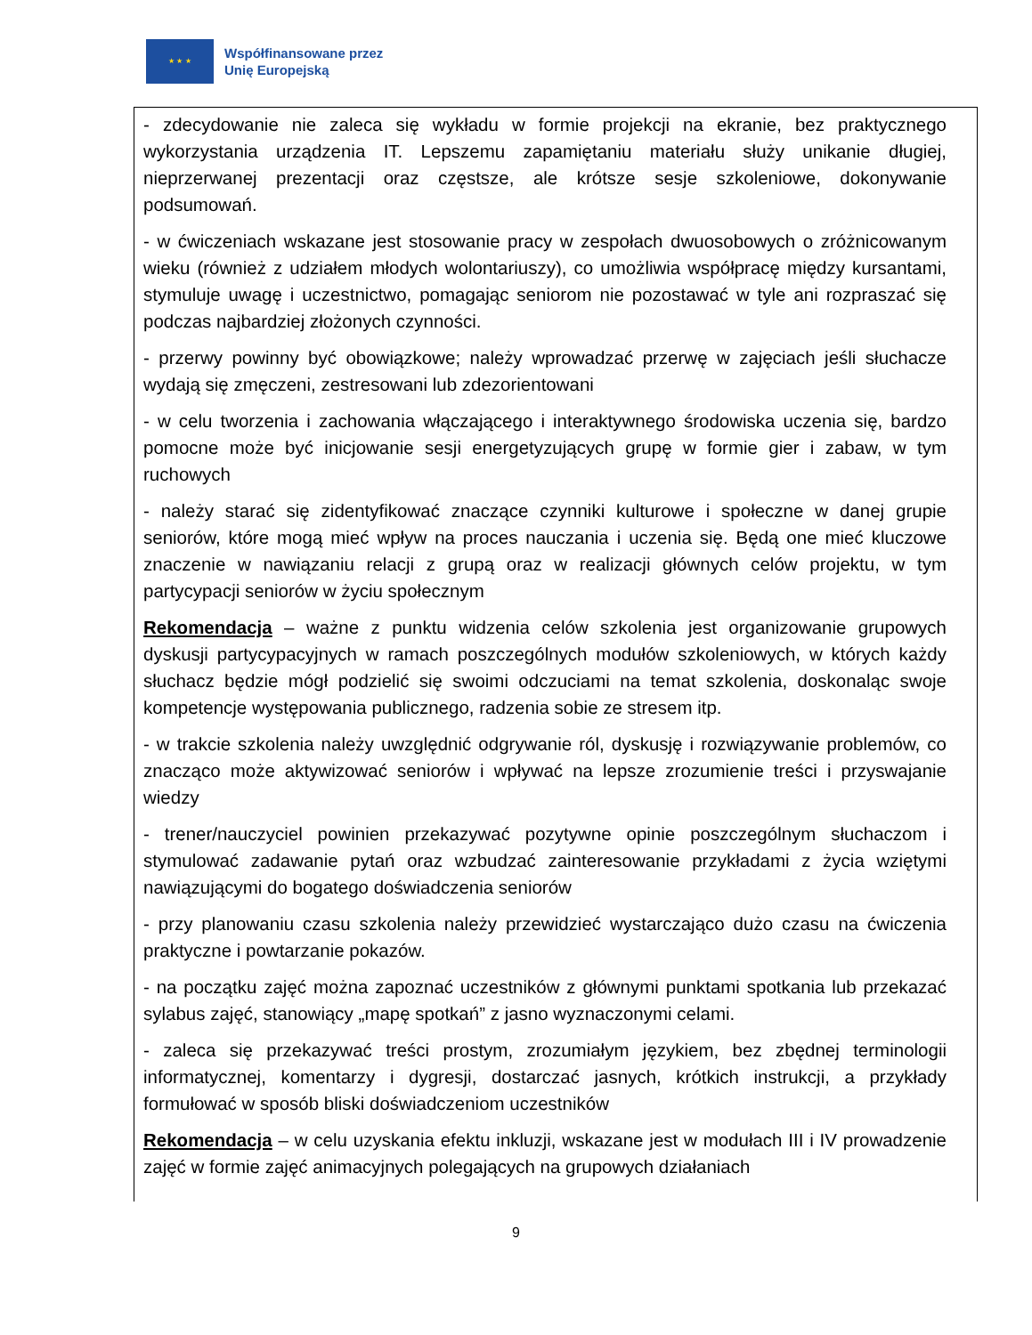★ ★ ★
Współfinansowane przez
Unię Europejską
- zdecydowanie nie zaleca się wykładu w formie projekcji na ekranie, bez praktycznego wykorzystania urządzenia IT. Lepszemu zapamiętaniu materiału służy unikanie długiej, nieprzerwanej prezentacji oraz częstsze, ale krótsze sesje szkoleniowe, dokonywanie podsumowań.
- w ćwiczeniach wskazane jest stosowanie pracy w zespołach dwuosobowych o zróżnicowanym wieku (również z udziałem młodych wolontariuszy), co umożliwia współpracę między kursantami, stymuluje uwagę i uczestnictwo, pomagając seniorom nie pozostawać w tyle ani rozpraszać się podczas najbardziej złożonych czynności.
- przerwy powinny być obowiązkowe; należy wprowadzać przerwę w zajęciach jeśli słuchacze wydają się zmęczeni, zestresowani lub zdezorientowani
- w celu tworzenia i zachowania włączającego i interaktywnego środowiska uczenia się, bardzo pomocne może być inicjowanie sesji energetyzujących grupę w formie gier i zabaw, w tym ruchowych
- należy starać się zidentyfikować znaczące czynniki kulturowe i społeczne w danej grupie seniorów, które mogą mieć wpływ na proces nauczania i uczenia się. Będą one mieć kluczowe znaczenie w nawiązaniu relacji z grupą oraz w realizacji głównych celów projektu, w tym partycypacji seniorów w życiu społecznym
Rekomendacja – ważne z punktu widzenia celów szkolenia jest organizowanie grupowych dyskusji partycypacyjnych w ramach poszczególnych modułów szkoleniowych, w których każdy słuchacz będzie mógł podzielić się swoimi odczuciami na temat szkolenia, doskonaląc swoje kompetencje występowania publicznego, radzenia sobie ze stresem itp.
- w trakcie szkolenia należy uwzględnić odgrywanie ról, dyskusję i rozwiązywanie problemów, co znacząco może aktywizować seniorów i wpływać na lepsze zrozumienie treści i przyswajanie wiedzy
- trener/nauczyciel powinien przekazywać pozytywne opinie poszczególnym słuchaczom i stymulować zadawanie pytań oraz wzbudzać zainteresowanie przykładami z życia wziętymi nawiązującymi do bogatego doświadczenia seniorów
- przy planowaniu czasu szkolenia należy przewidzieć wystarczająco dużo czasu na ćwiczenia praktyczne i powtarzanie pokazów.
- na początku zajęć można zapoznać uczestników z głównymi punktami spotkania lub przekazać sylabus zajęć, stanowiący „mapę spotkań” z jasno wyznaczonymi celami.
- zaleca się przekazywać treści prostym, zrozumiałym językiem, bez zbędnej terminologii informatycznej, komentarzy i dygresji, dostarczać jasnych, krótkich instrukcji, a przykłady formułować w sposób bliski doświadczeniom uczestników
Rekomendacja – w celu uzyskania efektu inkluzji, wskazane jest w modułach III i IV prowadzenie zajęć w formie zajęć animacyjnych polegających na grupowych działaniach
9